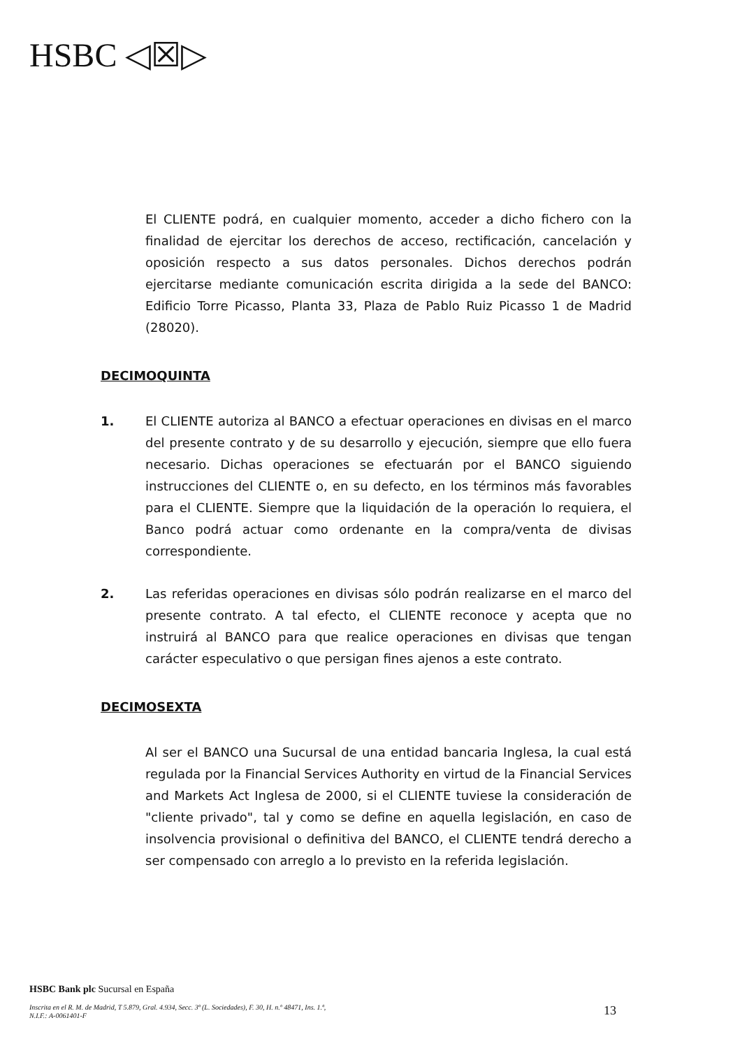HSBC ◁☒▷
El CLIENTE podrá, en cualquier momento, acceder a dicho fichero con la finalidad de ejercitar los derechos de acceso, rectificación, cancelación y oposición respecto a sus datos personales. Dichos derechos podrán ejercitarse mediante comunicación escrita dirigida a la sede del BANCO: Edificio Torre Picasso, Planta 33, Plaza de Pablo Ruiz Picasso 1 de Madrid (28020).
DECIMOQUINTA
1. El CLIENTE autoriza al BANCO a efectuar operaciones en divisas en el marco del presente contrato y de su desarrollo y ejecución, siempre que ello fuera necesario. Dichas operaciones se efectuarán por el BANCO siguiendo instrucciones del CLIENTE o, en su defecto, en los términos más favorables para el CLIENTE. Siempre que la liquidación de la operación lo requiera, el Banco podrá actuar como ordenante en la compra/venta de divisas correspondiente.
2. Las referidas operaciones en divisas sólo podrán realizarse en el marco del presente contrato. A tal efecto, el CLIENTE reconoce y acepta que no instruirá al BANCO para que realice operaciones en divisas que tengan carácter especulativo o que persigan fines ajenos a este contrato.
DECIMOSEXTA
Al ser el BANCO una Sucursal de una entidad bancaria Inglesa, la cual está regulada por la Financial Services Authority en virtud de la Financial Services and Markets Act Inglesa de 2000, si el CLIENTE tuviese la consideración de "cliente privado", tal y como se define en aquella legislación, en caso de insolvencia provisional o definitiva del BANCO, el CLIENTE tendrá derecho a ser compensado con arreglo a lo previsto en la referida legislación.
HSBC Bank plc Sucursal en España
Inscrita en el R. M. de Madrid, T 5.879, Gral. 4.934, Secc. 3ª (L. Sociedades), F. 30, H. n.º 48471, Ins. 1.ª,
N.I.F.: A-0061401-F
13